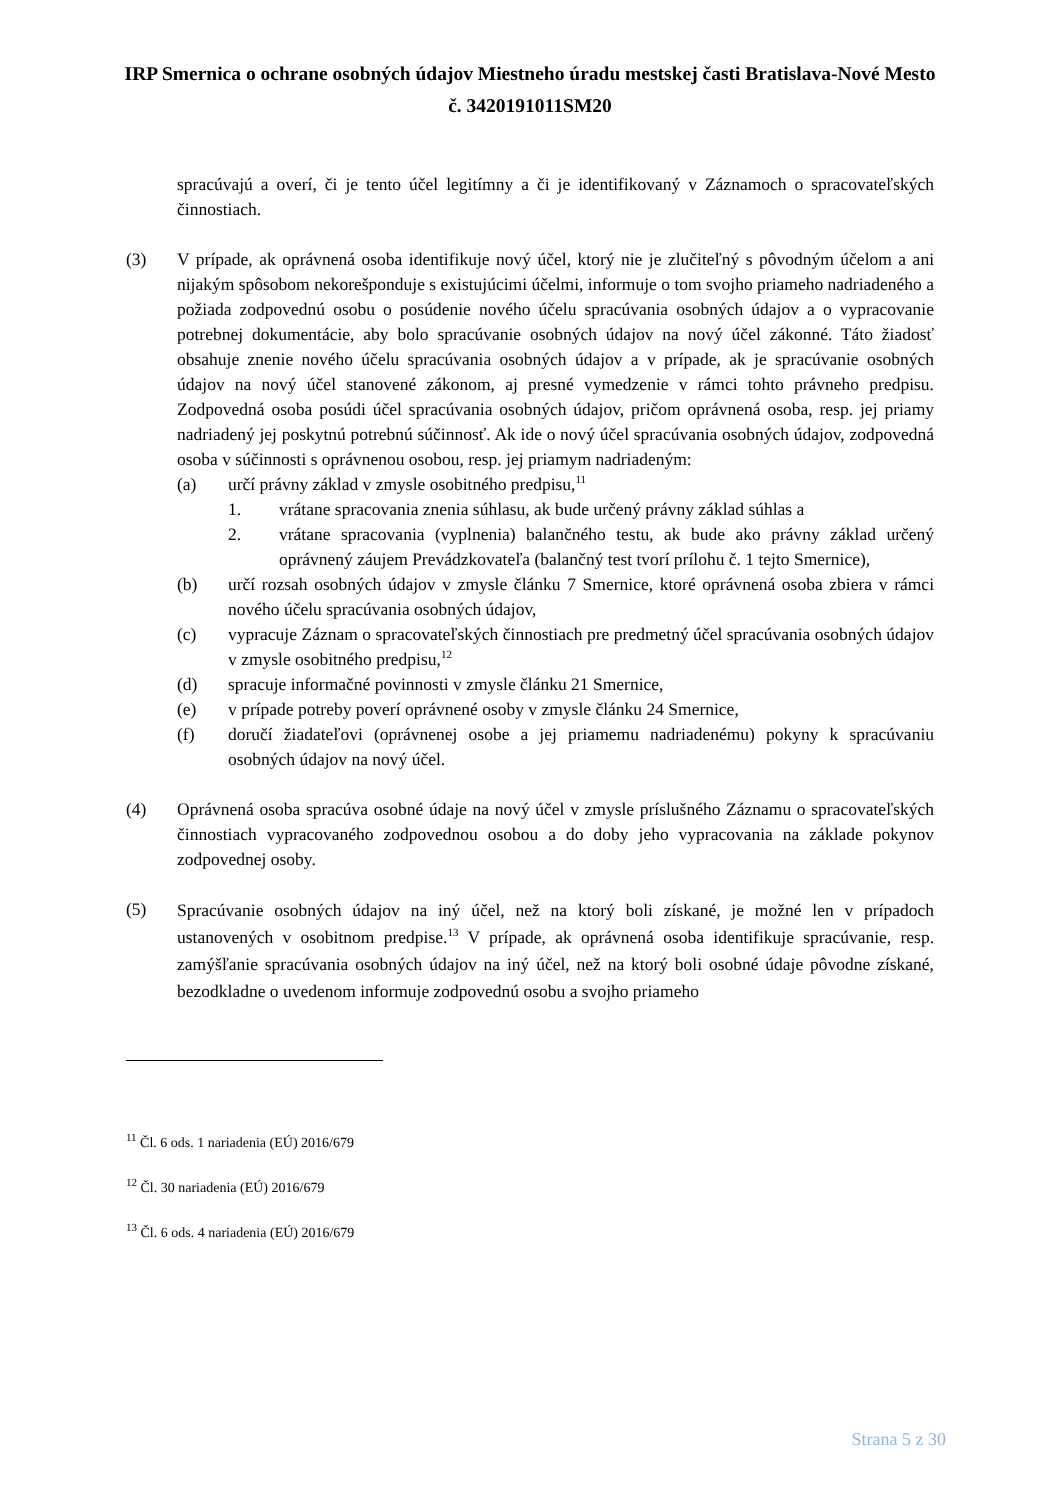IRP Smernica o ochrane osobných údajov Miestneho úradu mestskej časti Bratislava-Nové Mesto č. 3420191011SM20
spracúvajú a overí, či je tento účel legitímny a či je identifikovaný v Záznamoch o spracovateľských činnostiach.
(3) V prípade, ak oprávnená osoba identifikuje nový účel, ktorý nie je zlučiteľný s pôvodným účelom a ani nijakým spôsobom nekorešponduje s existujúcimi účelmi, informuje o tom svojho priameho nadriadeného a požiada zodpovednú osobu o posúdenie nového účelu spracúvania osobných údajov a o vypracovanie potrebnej dokumentácie, aby bolo spracúvanie osobných údajov na nový účel zákonné. Táto žiadosť obsahuje znenie nového účelu spracúvania osobných údajov a v prípade, ak je spracúvanie osobných údajov na nový účel stanovené zákonom, aj presné vymedzenie v rámci tohto právneho predpisu. Zodpovedná osoba posúdi účel spracúvania osobných údajov, pričom oprávnená osoba, resp. jej priamy nadriadený jej poskytnú potrebnú súčinnosť. Ak ide o nový účel spracúvania osobných údajov, zodpovedná osoba v súčinnosti s oprávnenou osobou, resp. jej priamym nadriadeným:
(a) určí právny základ v zmysle osobitného predpisu,<sup>11</sup>
1. vrátane spracovania znenia súhlasu, ak bude určený právny základ súhlas a
2. vrátane spracovania (vyplnenia) balančného testu, ak bude ako právny základ určený oprávnený záujem Prevádzkovateľa (balančný test tvorí prílohu č. 1 tejto Smernice),
(b) určí rozsah osobných údajov v zmysle článku 7 Smernice, ktoré oprávnená osoba zbiera v rámci nového účelu spracúvania osobných údajov,
(c) vypracuje Záznam o spracovateľských činnostiach pre predmetný účel spracúvania osobných údajov v zmysle osobitného predpisu,<sup>12</sup>
(d) spracuje informačné povinnosti v zmysle článku 21 Smernice,
(e) v prípade potreby poverí oprávnené osoby v zmysle článku 24 Smernice,
(f) doručí žiadateľovi (oprávnenej osobe a jej priamemu nadriadenému) pokyny k spracúvaniu osobných údajov na nový účel.
(4) Oprávnená osoba spracúva osobné údaje na nový účel v zmysle príslušného Záznamu o spracovateľských činnostiach vypracovaného zodpovednou osobou a do doby jeho vypracovania na základe pokynov zodpovednej osoby.
(5)
Spracúvanie osobných údajov na iný účel, než na ktorý boli získané, je možné len v prípadoch ustanovených v osobitnom predpise.<sup>13</sup> V prípade, ak oprávnená osoba identifikuje spracúvanie, resp. zamýšľanie spracúvania osobných údajov na iný účel, než na ktorý boli osobné údaje pôvodne získané, bezodkladne o uvedenom informuje zodpovednú osobu a svojho priameho
<sup>11</sup> Čl. 6 ods. 1 nariadenia (EÚ) 2016/679
<sup>12</sup> Čl. 30 nariadenia (EÚ) 2016/679
<sup>13</sup> Čl. 6 ods. 4 nariadenia (EÚ) 2016/679
Strana 5 z 30